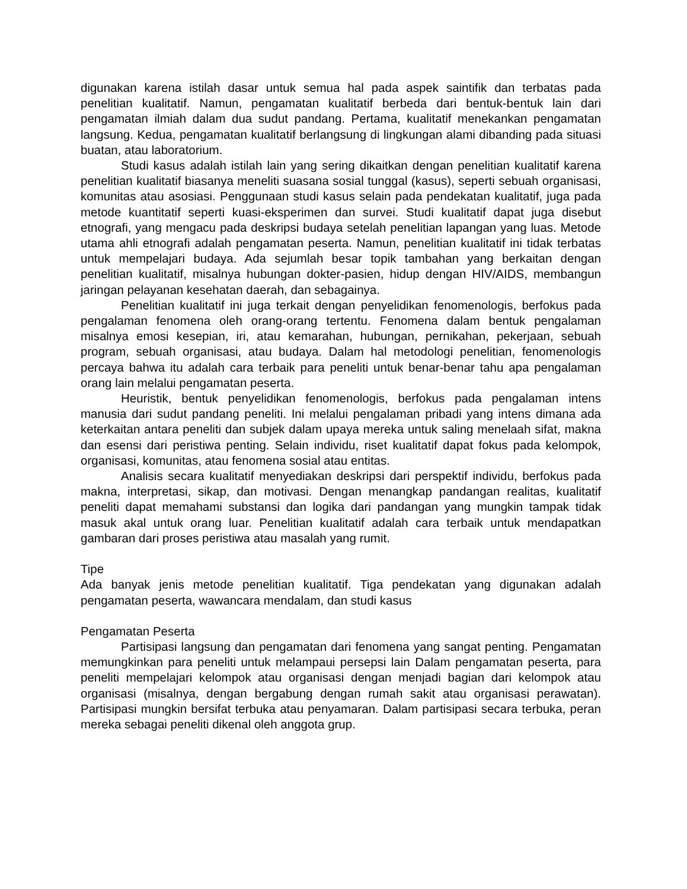digunakan karena istilah dasar untuk semua hal pada aspek saintifik dan terbatas pada penelitian kualitatif. Namun, pengamatan kualitatif berbeda dari bentuk-bentuk lain dari pengamatan ilmiah dalam dua sudut pandang. Pertama, kualitatif menekankan pengamatan langsung. Kedua, pengamatan kualitatif berlangsung di lingkungan alami dibanding pada situasi buatan, atau laboratorium.
Studi kasus adalah istilah lain yang sering dikaitkan dengan penelitian kualitatif karena penelitian kualitatif biasanya meneliti suasana sosial tunggal (kasus), seperti sebuah organisasi, komunitas atau asosiasi. Penggunaan studi kasus selain pada pendekatan kualitatif, juga pada metode kuantitatif seperti kuasi-eksperimen dan survei. Studi kualitatif dapat juga disebut etnografi, yang mengacu pada deskripsi budaya setelah penelitian lapangan yang luas. Metode utama ahli etnografi adalah pengamatan peserta. Namun, penelitian kualitatif ini tidak terbatas untuk mempelajari budaya. Ada sejumlah besar topik tambahan yang berkaitan dengan penelitian kualitatif, misalnya hubungan dokter-pasien, hidup dengan HIV/AIDS, membangun jaringan pelayanan kesehatan daerah, dan sebagainya.
Penelitian kualitatif ini juga terkait dengan penyelidikan fenomenologis, berfokus pada pengalaman fenomena oleh orang-orang tertentu. Fenomena dalam bentuk pengalaman misalnya emosi kesepian, iri, atau kemarahan, hubungan, pernikahan, pekerjaan, sebuah program, sebuah organisasi, atau budaya. Dalam hal metodologi penelitian, fenomenologis percaya bahwa itu adalah cara terbaik para peneliti untuk benar-benar tahu apa pengalaman orang lain melalui pengamatan peserta.
Heuristik, bentuk penyelidikan fenomenologis, berfokus pada pengalaman intens manusia dari sudut pandang peneliti. Ini melalui pengalaman pribadi yang intens dimana ada keterkaitan antara peneliti dan subjek dalam upaya mereka untuk saling menelaah sifat, makna dan esensi dari peristiwa penting. Selain individu, riset kualitatif dapat fokus pada kelompok, organisasi, komunitas, atau fenomena sosial atau entitas.
Analisis secara kualitatif menyediakan deskripsi dari perspektif individu, berfokus pada makna, interpretasi, sikap, dan motivasi. Dengan menangkap pandangan realitas, kualitatif peneliti dapat memahami substansi dan logika dari pandangan yang mungkin tampak tidak masuk akal untuk orang luar. Penelitian kualitatif adalah cara terbaik untuk mendapatkan gambaran dari proses peristiwa atau masalah yang rumit.
Tipe
Ada banyak jenis metode penelitian kualitatif. Tiga pendekatan yang digunakan adalah pengamatan peserta, wawancara mendalam, dan studi kasus
Pengamatan Peserta
Partisipasi langsung dan pengamatan dari fenomena yang sangat penting. Pengamatan memungkinkan para peneliti untuk melampaui persepsi lain Dalam pengamatan peserta, para peneliti mempelajari kelompok atau organisasi dengan menjadi bagian dari kelompok atau organisasi (misalnya, dengan bergabung dengan rumah sakit atau organisasi perawatan). Partisipasi mungkin bersifat terbuka atau penyamaran. Dalam partisipasi secara terbuka, peran mereka sebagai peneliti dikenal oleh anggota grup.